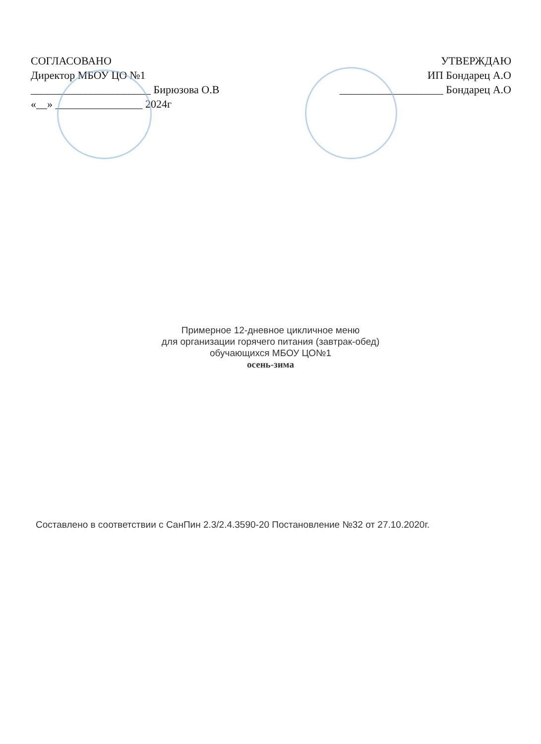СОГЛАСОВАНО
Директор МБОУ ЦО №1
______________________ Бирюзова О.В
«__» ________________ 2024г
УТВЕРЖДАЮ
ИП Бондарец А.О
___________________ Бондарец А.О
Примерное 12-дневное цикличное меню
для организации горячего питания (завтрак-обед)
обучающихся МБОУ ЦО№1
осень-зима
Составлено в соответствии с СанПин 2.3/2.4.3590-20 Постановление №32 от 27.10.2020г.